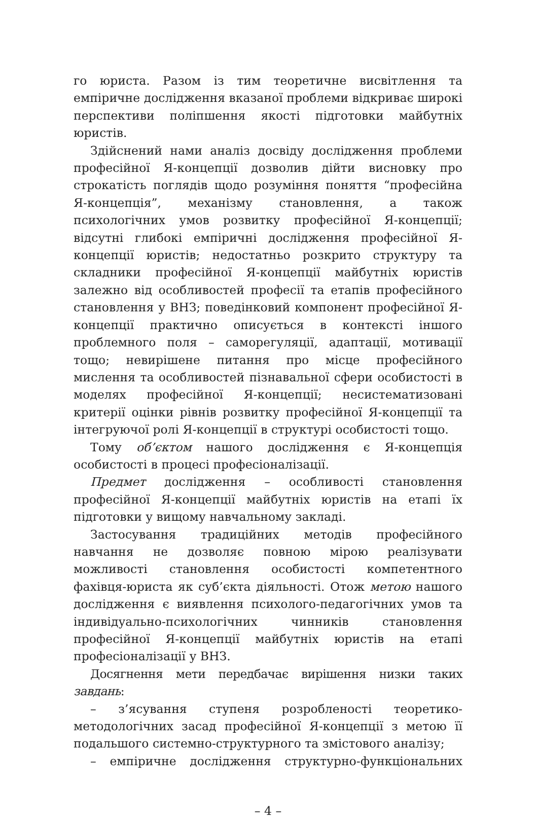го юриста. Разом із тим теоретичне висвітлення та емпіричне дослідження вказаної проблеми відкриває широкі перспективи поліпшення якості підготовки майбутніх юристів.
Здійснений нами аналіз досвіду дослідження проблеми професійної Я-концепції дозволив дійти висновку про строкатість поглядів щодо розуміння поняття “професійна Я-концепція”, механізму становлення, а також психологічних умов розвитку професійної Я-концепції; відсутні глибокі емпіричні дослідження професійної Я-концепції юристів; недостатньо розкрито структуру та складники професійної Я-концепції майбутніх юристів залежно від особливостей професії та етапів професійного становлення у ВНЗ; поведінковий компонент професійної Я-концепції практично описується в контексті іншого проблемного поля – саморегуляції, адаптації, мотивації тощо; невирішене питання про місце професійного мислення та особливостей пізнавальної сфери особистості в моделях професійної Я-концепції; несистематизовані критерії оцінки рівнів розвитку професійної Я-концепції та інтегруючої ролі Я-концепції в структурі особистості тощо.
Тому об’єктом нашого дослідження є Я-концепція особистості в процесі професіоналізації.
Предмет дослідження – особливості становлення професійної Я-концепції майбутніх юристів на етапі їх підготовки у вищому навчальному закладі.
Застосування традиційних методів професійного навчання не дозволяє повною мірою реалізувати можливості становлення особистості компетентного фахівця-юриста як суб’єкта діяльності. Отож метою нашого дослідження є виявлення психолого-педагогічних умов та індивідуально-психологічних чинників становлення професійної Я-концепції майбутніх юристів на етапі професіоналізації у ВНЗ.
Досягнення мети передбачає вирішення низки таких завдань:
– з’ясування ступеня розробленості теоретико-методологічних засад професійної Я-концепції з метою її подальшого системно-структурного та змістового аналізу;
– емпіричне дослідження структурно-функціональних
– 4 –